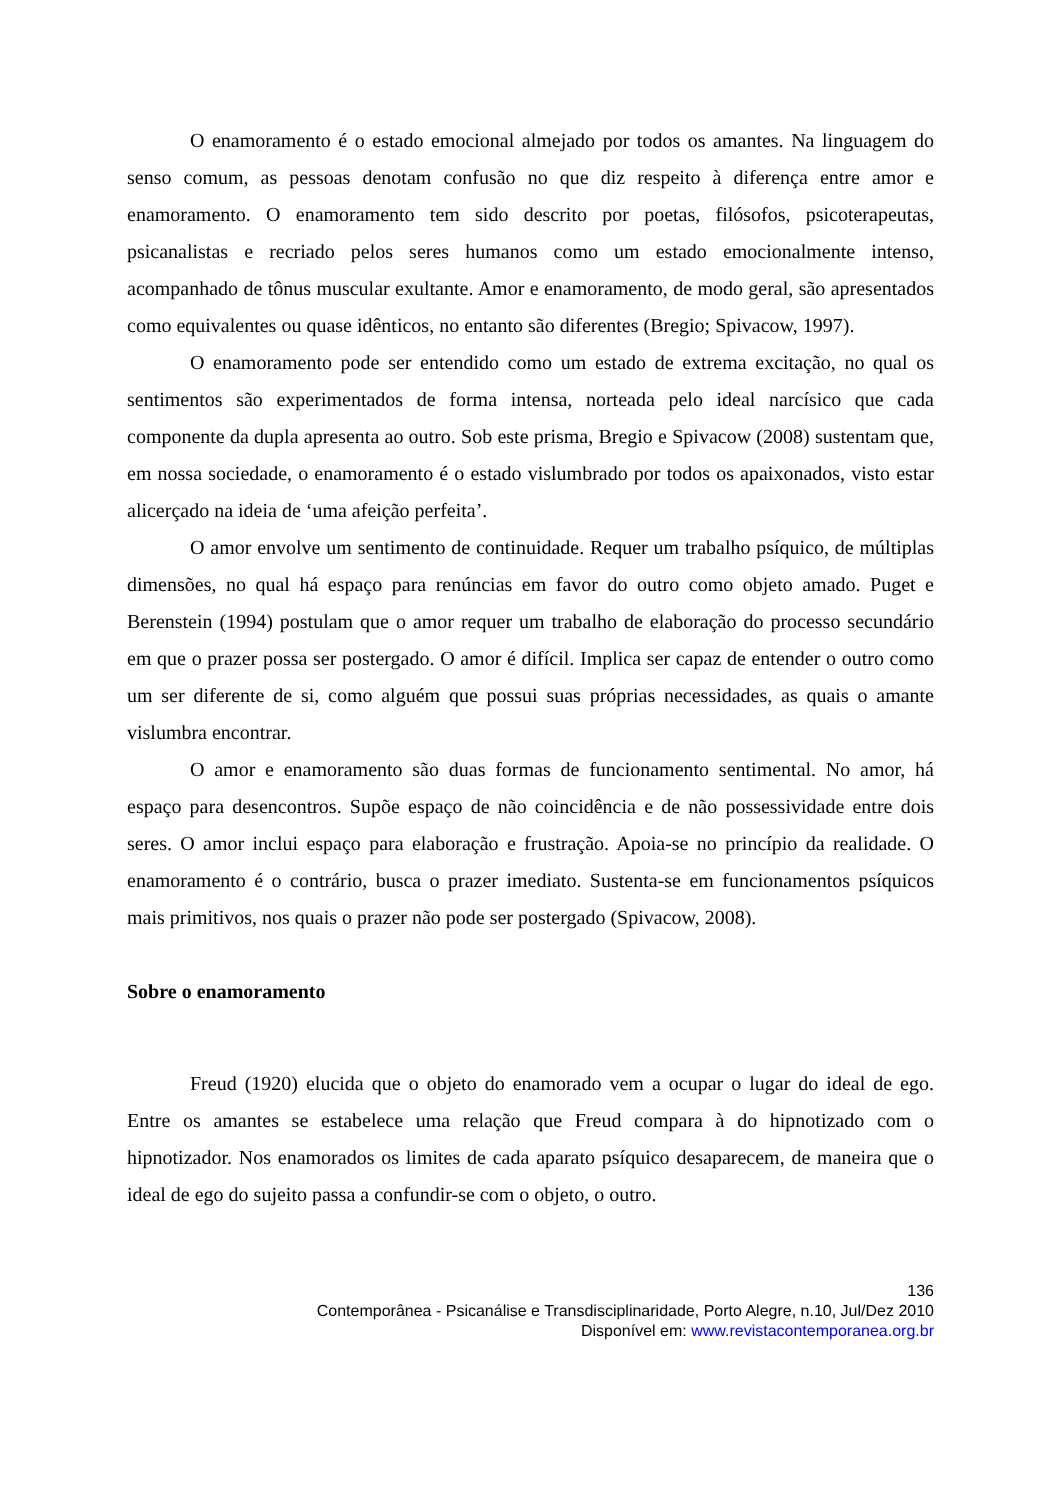O enamoramento é o estado emocional almejado por todos os amantes. Na linguagem do senso comum, as pessoas denotam confusão no que diz respeito à diferença entre amor e enamoramento. O enamoramento tem sido descrito por poetas, filósofos, psicoterapeutas, psicanalistas e recriado pelos seres humanos como um estado emocionalmente intenso, acompanhado de tônus muscular exultante. Amor e enamoramento, de modo geral, são apresentados como equivalentes ou quase idênticos, no entanto são diferentes (Bregio; Spivacow, 1997).
O enamoramento pode ser entendido como um estado de extrema excitação, no qual os sentimentos são experimentados de forma intensa, norteada pelo ideal narcísico que cada componente da dupla apresenta ao outro. Sob este prisma, Bregio e Spivacow (2008) sustentam que, em nossa sociedade, o enamoramento é o estado vislumbrado por todos os apaixonados, visto estar alicerçado na ideia de ‘uma afeição perfeita’.
O amor envolve um sentimento de continuidade. Requer um trabalho psíquico, de múltiplas dimensões, no qual há espaço para renúncias em favor do outro como objeto amado. Puget e Berenstein (1994) postulam que o amor requer um trabalho de elaboração do processo secundário em que o prazer possa ser postergado. O amor é difícil. Implica ser capaz de entender o outro como um ser diferente de si, como alguém que possui suas próprias necessidades, as quais o amante vislumbra encontrar.
O amor e enamoramento são duas formas de funcionamento sentimental. No amor, há espaço para desencontros. Supõe espaço de não coincidência e de não possessividade entre dois seres. O amor inclui espaço para elaboração e frustração. Apoia-se no princípio da realidade. O enamoramento é o contrário, busca o prazer imediato. Sustenta-se em funcionamentos psíquicos mais primitivos, nos quais o prazer não pode ser postergado (Spivacow, 2008).
Sobre o enamoramento
Freud (1920) elucida que o objeto do enamorado vem a ocupar o lugar do ideal de ego. Entre os amantes se estabelece uma relação que Freud compara à do hipnotizado com o hipnotizador. Nos enamorados os limites de cada aparato psíquico desaparecem, de maneira que o ideal de ego do sujeito passa a confundir-se com o objeto, o outro.
136
Contemporânea - Psicanálise e Transdisciplinaridade, Porto Alegre, n.10, Jul/Dez 2010
Disponível em: www.revistacontemporanea.org.br